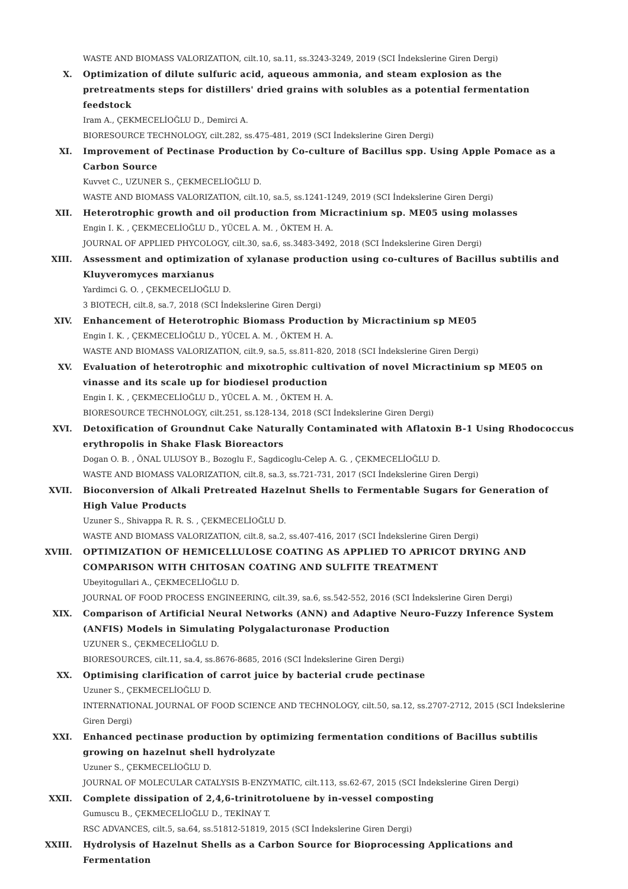WASTE AND BIOMASS VALORIZATION, cilt.10, sa.11, ss.3243-3249, 2019 (SCI İndekslerine Giren Dergi)
X. Optimization of dilute sulfuric acid, aqueous ammonia, and steam explosion as the pretreatments steps for distillers' dried grains with solubles as a potential fermentation feedstock
Iram A., ÇEKMECELİOĞLU D., Demirci A.
BIORESOURCE TECHNOLOGY, cilt.282, ss.475-481, 2019 (SCI İndekslerine Giren Dergi)
XI. Improvement of Pectinase Production by Co-culture of Bacillus spp. Using Apple Pomace as a Carbon Source
Kuvvet C., UZUNER S., ÇEKMECELİOĞLU D.
WASTE AND BIOMASS VALORIZATION, cilt.10, sa.5, ss.1241-1249, 2019 (SCI İndekslerine Giren Dergi)
XII. Heterotrophic growth and oil production from Micractinium sp. ME05 using molasses
Engin I. K. , ÇEKMECELİOĞLU D., YÜCEL A. M. , ÖKTEM H. A.
JOURNAL OF APPLIED PHYCOLOGY, cilt.30, sa.6, ss.3483-3492, 2018 (SCI İndekslerine Giren Dergi)
XIII. Assessment and optimization of xylanase production using co-cultures of Bacillus subtilis and Kluyveromyces marxianus
Yardimci G. O. , ÇEKMECELİOĞLU D.
3 BIOTECH, cilt.8, sa.7, 2018 (SCI İndekslerine Giren Dergi)
XIV. Enhancement of Heterotrophic Biomass Production by Micractinium sp ME05
Engin I. K. , ÇEKMECELİOĞLU D., YÜCEL A. M. , ÖKTEM H. A.
WASTE AND BIOMASS VALORIZATION, cilt.9, sa.5, ss.811-820, 2018 (SCI İndekslerine Giren Dergi)
XV. Evaluation of heterotrophic and mixotrophic cultivation of novel Micractinium sp ME05 on vinasse and its scale up for biodiesel production
Engin I. K. , ÇEKMECELİOĞLU D., YÜCEL A. M. , ÖKTEM H. A.
BIORESOURCE TECHNOLOGY, cilt.251, ss.128-134, 2018 (SCI İndekslerine Giren Dergi)
XVI. Detoxification of Groundnut Cake Naturally Contaminated with Aflatoxin B-1 Using Rhodococcus erythropolis in Shake Flask Bioreactors
Dogan O. B. , ÖNAL ULUSOY B., Bozoglu F., Sagdicoglu-Celep A. G. , ÇEKMECELİOĞLU D.
WASTE AND BIOMASS VALORIZATION, cilt.8, sa.3, ss.721-731, 2017 (SCI İndekslerine Giren Dergi)
XVII. Bioconversion of Alkali Pretreated Hazelnut Shells to Fermentable Sugars for Generation of High Value Products
Uzuner S., Shivappa R. R. S. , ÇEKMECELİOĞLU D.
WASTE AND BIOMASS VALORIZATION, cilt.8, sa.2, ss.407-416, 2017 (SCI İndekslerine Giren Dergi)
XVIII. OPTIMIZATION OF HEMICELLULOSE COATING AS APPLIED TO APRICOT DRYING AND COMPARISON WITH CHITOSAN COATING AND SULFITE TREATMENT
Ubeyitogullari A., ÇEKMECELİOĞLU D.
JOURNAL OF FOOD PROCESS ENGINEERING, cilt.39, sa.6, ss.542-552, 2016 (SCI İndekslerine Giren Dergi)
XIX. Comparison of Artificial Neural Networks (ANN) and Adaptive Neuro-Fuzzy Inference System (ANFIS) Models in Simulating Polygalacturonase Production
UZUNER S., ÇEKMECELİOĞLU D.
BIORESOURCES, cilt.11, sa.4, ss.8676-8685, 2016 (SCI İndekslerine Giren Dergi)
XX. Optimising clarification of carrot juice by bacterial crude pectinase
Uzuner S., ÇEKMECELİOĞLU D.
INTERNATIONAL JOURNAL OF FOOD SCIENCE AND TECHNOLOGY, cilt.50, sa.12, ss.2707-2712, 2015 (SCI İndekslerine Giren Dergi)
XXI. Enhanced pectinase production by optimizing fermentation conditions of Bacillus subtilis growing on hazelnut shell hydrolyzate
Uzuner S., ÇEKMECELİOĞLU D.
JOURNAL OF MOLECULAR CATALYSIS B-ENZYMATIC, cilt.113, ss.62-67, 2015 (SCI İndekslerine Giren Dergi)
XXII. Complete dissipation of 2,4,6-trinitrotoluene by in-vessel composting
Gumuscu B., ÇEKMECELİOĞLU D., TEKİNAY T.
RSC ADVANCES, cilt.5, sa.64, ss.51812-51819, 2015 (SCI İndekslerine Giren Dergi)
XXIII. Hydrolysis of Hazelnut Shells as a Carbon Source for Bioprocessing Applications and Fermentation